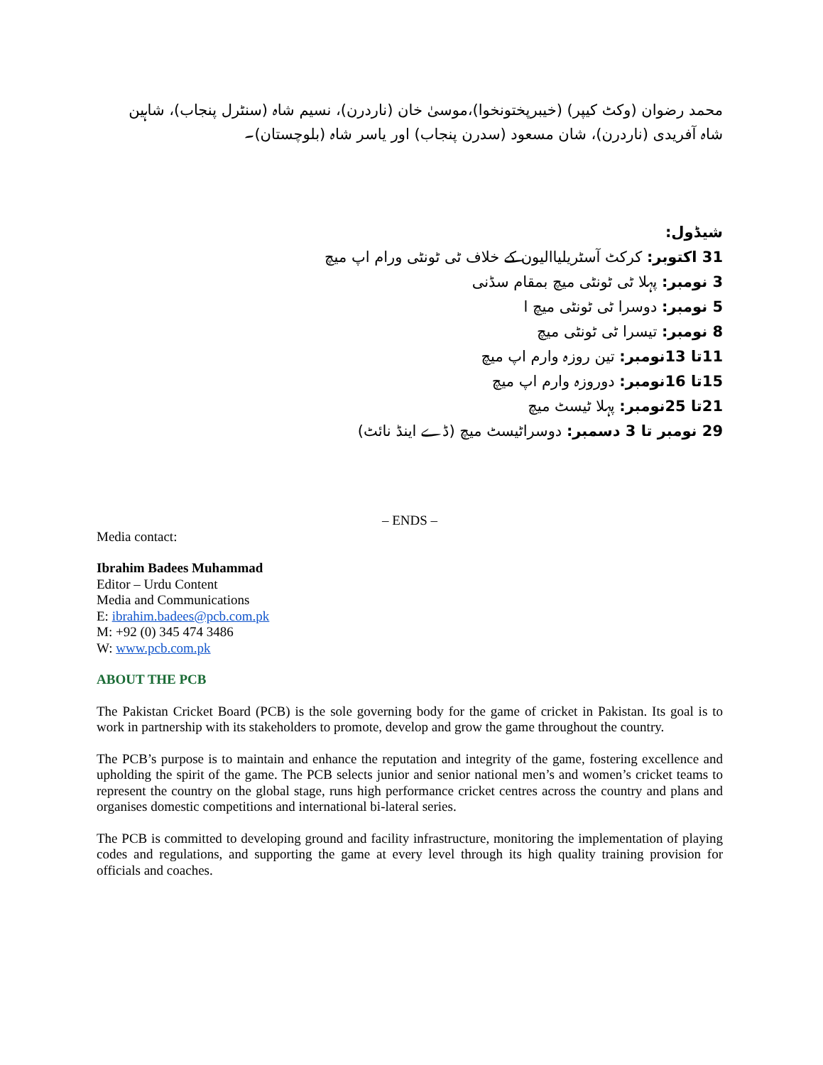محمد رضوان (وکٹ کیپر) (خیبرپختونخوا)،موسیٰ خان (ناردرن)، نسیم شاہ (سنٹرل پنجاب)، شاہین شاہ آفریدی (ناردرن)، شان مسعود (سدرن پنجاب) اور یاسر شاہ (بلوچستان)۔
شیڈول:
31 اکتوبر: کرکٹ آسٹریلیاالیون کے خلاف ٹی ٹونٹی ورام اپ میچ
3 نومبر: پہلا ٹی ٹونٹی میچ بمقام سڈنی
5 نومبر: دوسرا ٹی ٹونٹی میچ ا
8 نومبر: تیسرا ٹی ٹونٹی میچ
11تا 13نومبر: تین روزہ وارم اپ میچ
15تا 16نومبر: دوروزہ وارم اپ میچ
21تا 25نومبر: پہلا ٹیسٹ میچ
29 نومبر تا 3 دسمبر: دوسراٹیسٹ میچ (ڈے اینڈ نائٹ)
– ENDS –
Media contact:
Ibrahim Badees Muhammad
Editor – Urdu Content
Media and Communications
E: ibrahim.badees@pcb.com.pk
M: +92 (0) 345 474 3486
W: www.pcb.com.pk
ABOUT THE PCB
The Pakistan Cricket Board (PCB) is the sole governing body for the game of cricket in Pakistan. Its goal is to work in partnership with its stakeholders to promote, develop and grow the game throughout the country.
The PCB’s purpose is to maintain and enhance the reputation and integrity of the game, fostering excellence and upholding the spirit of the game. The PCB selects junior and senior national men’s and women’s cricket teams to represent the country on the global stage, runs high performance cricket centres across the country and plans and organises domestic competitions and international bi-lateral series.
The PCB is committed to developing ground and facility infrastructure, monitoring the implementation of playing codes and regulations, and supporting the game at every level through its high quality training provision for officials and coaches.